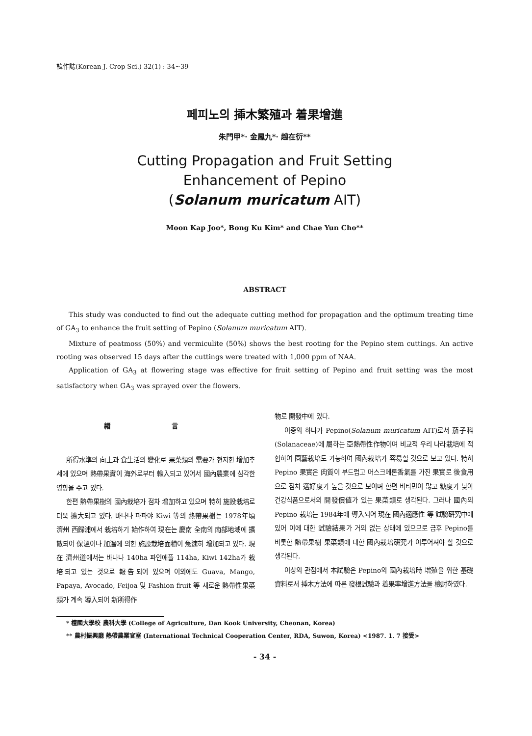韓作誌(Korean J. Crop Sci.) 32(1) : 34~39
페피노의 揷木繁殖과 着果增進
朱門甲*· 金鳳九*· 趙在衍**
Cutting Propagation and Fruit Setting
Enhancement of Pepino
(Solanum muricatum AIT)
Moon Kap Joo*, Bong Ku Kim* and Chae Yun Cho**
ABSTRACT
This study was conducted to find out the adequate cutting method for propagation and the optimum treating time of GA<sub>3</sub> to enhance the fruit setting of Pepino (Solanum muricatum AIT).
Mixture of peatmoss (50%) and vermiculite (50%) shows the best rooting for the Pepino stem cuttings. An active rooting was observed 15 days after the cuttings were treated with 1,000 ppm of NAA.
Application of GA<sub>3</sub> at flowering stage was effective for fruit setting of Pepino and fruit setting was the most satisfactory when GA<sub>3</sub> was sprayed over the flowers.
緖 言
所得水準의 向上과 食生活의 變化로 果菜類의 需要가 현저한 增加추세에 있으며 熱帶果實이 海外로부터 輸入되고 있어서 國內農業에 심각한 영향을 주고 있다.
한편 熱帶果樹의 國內栽培가 점차 增加하고 있으며 特히 施設栽培로 더욱 擴大되고 있다. 바나나 파파야 Kiwi 等의 熱帶果樹는 1978年頃 濟州 西歸浦에서 栽培하기 始作하여 現在는 慶南 全南의 南部地域에 擴散되어 保溫이나 加溫에 의한 施設栽培面積이 急速히 增加되고 있다. 現在 濟州道에서는 바나나 140ha 파인애플 114ha, Kiwi 142ha가 栽培되고 있는 것으로 報告되어 있으며 이외에도 Guava, Mango, Papaya, Avocado, Feijoa 및 Fashion fruit 等 새로운 熱帶性果菜類가 계속 導入되어 新所得作
物로 開發中에 있다.
이중의 하나가 Pepino(Solanum muricatum AIT)로서 茄子科(Solanaceae)에 屬하는 亞熱帶性作物이며 비교적 우리 나라栽培에 적합하여 園藝栽培도 가능하여 國內栽培가 容易할 것으로 보고 있다. 特히 Pepino 果實은 肉質이 부드럽고 머스크메론香氣를 가진 果實로 後食用으로 점차 選好度가 높을 것으로 보이며 한편 비타민이 많고 糖度가 낮아 건강식품으로서의 開發價値가 있는 果菜類로 생각된다. 그러나 國內의 Pepino 栽培는 1984年에 導入되어 現在 國內適應性 等 試驗硏究中에 있어 이에 대한 試驗結果가 거의 없는 상태에 있으므로 금후 Pepino를 비롯한 熱帶果樹 果菜類에 대한 國內栽培硏究가 이루어져야 할 것으로 생각된다.
이상의 관점에서 本試驗은 Pepino의 國內栽培時 增殖을 위한 基礎資料로서 揷木方法에 따른 發根試驗과 着果率增進方法을 檢討하였다.
* 檀國大學校 農科大學 (College of Agriculture, Dan Kook University, Cheonan, Korea)
** 農村振興廳 熱帶農業官室 (International Technical Cooperation Center, RDA, Suwon, Korea) <1987. 1. 7 接受>
- 34 -